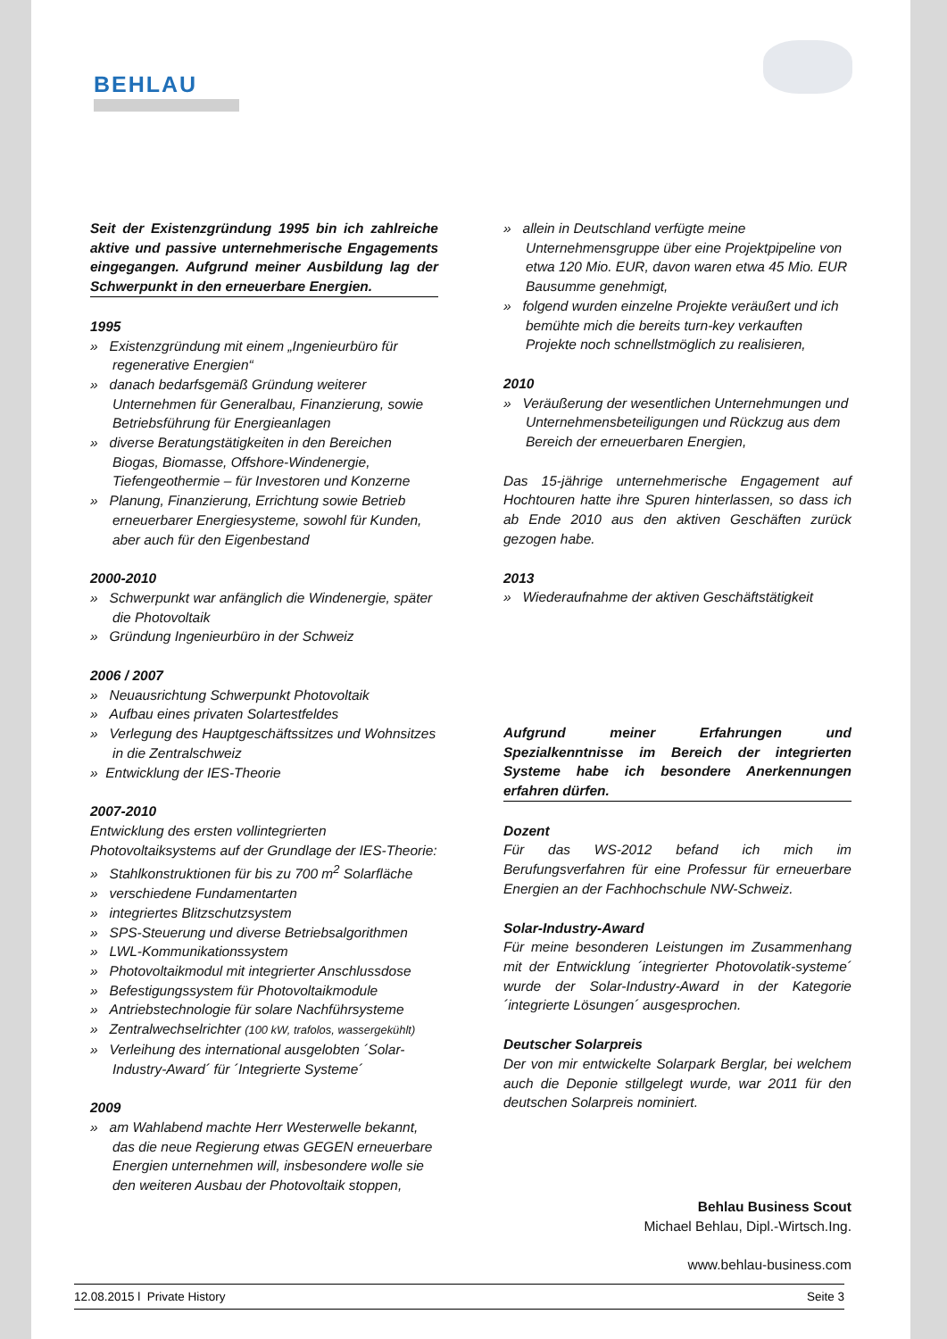BEHLAU
Seit der Existenzgründung 1995 bin ich zahlreiche aktive und passive unternehmerische Engagements eingegangen. Aufgrund meiner Ausbildung lag der Schwerpunkt in den erneuerbare Energien.
1995
» Existenzgründung mit einem „Ingenieurbüro für regenerative Energien“
» danach bedarfsgemäß Gründung weiterer Unternehmen für Generalbau, Finanzierung, sowie Betriebsführung für Energieanlagen
» diverse Beratungstätigkeiten in den Bereichen Biogas, Biomasse, Offshore-Windenergie, Tiefengeothermie – für Investoren und Konzerne
» Planung, Finanzierung, Errichtung sowie Betrieb erneuerbarer Energiesysteme, sowohl für Kunden, aber auch für den Eigenbestand
2000-2010
» Schwerpunkt war anfänglich die Windenergie, später die Photovoltaik
» Gründung Ingenieurbüro in der Schweiz
2006 / 2007
» Neuausrichtung Schwerpunkt Photovoltaik
» Aufbau eines privaten Solartestfeldes
» Verlegung des Hauptgeschäftssitzes und Wohnsitzes in die Zentralschweiz
» Entwicklung der IES-Theorie
2007-2010
Entwicklung des ersten vollintegrierten Photovoltaiksystems auf der Grundlage der IES-Theorie:
» Stahlkonstruktionen für bis zu 700 m<sup>2</sup> Solarfläche
» verschiedene Fundamentarten
» integriertes Blitzschutzsystem
» SPS-Steuerung und diverse Betriebsalgorithmen
» LWL-Kommunikationssystem
» Photovoltaikmodul mit integrierter Anschlussdose
» Befestigungssystem für Photovoltaikmodule
» Antriebstechnologie für solare Nachführsysteme
» Zentralwechselrichter (100 kW, trafolos, wassergekühlt)
» Verleihung des international ausgelobten ´Solar-Industry-Award´ für ´Integrierte Systeme´
2009
» am Wahlabend machte Herr Westerwelle bekannt, das die neue Regierung etwas GEGEN erneuerbare Energien unternehmen will, insbesondere wolle sie den weiteren Ausbau der Photovoltaik stoppen,
» allein in Deutschland verfügte meine Unternehmensgruppe über eine Projektpipeline von etwa 120 Mio. EUR, davon waren etwa 45 Mio. EUR Bausumme genehmigt,
» folgend wurden einzelne Projekte veräußert und ich bemühte mich die bereits turn-key verkauften Projekte noch schnellstmöglich zu realisieren,
2010
» Veräußerung der wesentlichen Unternehmungen und Unternehmensbeteiligungen und Rückzug aus dem Bereich der erneuerbaren Energien,
Das 15-jährige unternehmerische Engagement auf Hochtouren hatte ihre Spuren hinterlassen, so dass ich ab Ende 2010 aus den aktiven Geschäften zurück gezogen habe.
2013
» Wiederaufnahme der aktiven Geschäftstätigkeit
Aufgrund meiner Erfahrungen und Spezialkenntnisse im Bereich der integrierten Systeme habe ich besondere Anerkennungen erfahren dürfen.
Dozent
Für das WS-2012 befand ich mich im Berufungsverfahren für eine Professur für erneuerbare Energien an der Fachhochschule NW-Schweiz.
Solar-Industry-Award
Für meine besonderen Leistungen im Zusammenhang mit der Entwicklung ´integrierter Photovolatik-systeme´ wurde der Solar-Industry-Award in der Kategorie ´integrierte Lösungen´ ausgesprochen.
Deutscher Solarpreis
Der von mir entwickelte Solarpark Berglar, bei welchem auch die Deponie stillgelegt wurde, war 2011 für den deutschen Solarpreis nominiert.
Behlau Business Scout
Michael Behlau, Dipl.-Wirtsch.Ing.
www.behlau-business.com
12.08.2015 l Private History Seite 3